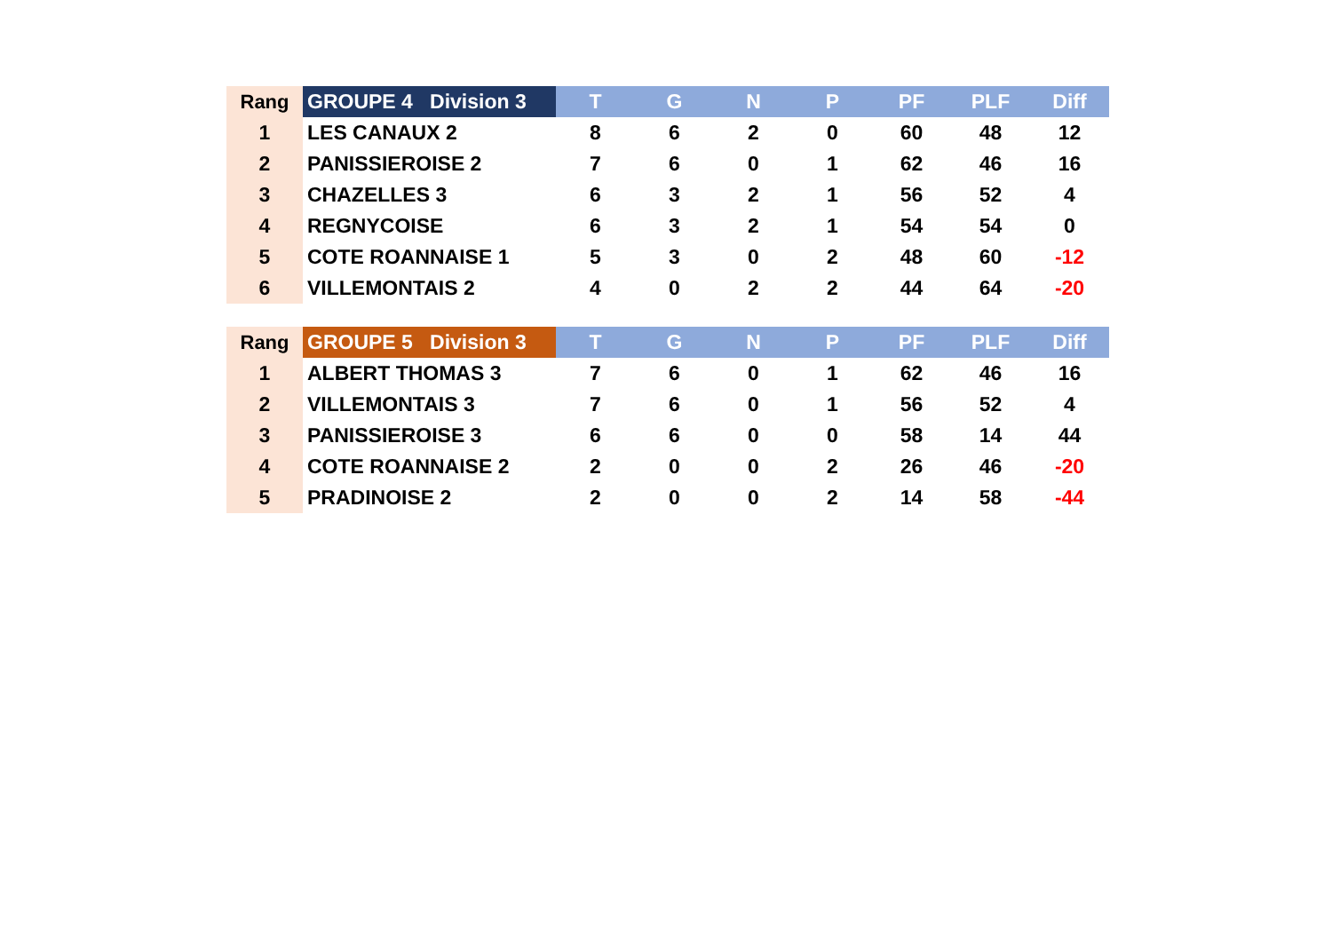| Rang | GROUPE 4 Division 3 | T | G | N | P | PF | PLF | Diff |
| --- | --- | --- | --- | --- | --- | --- | --- | --- |
| 1 | LES CANAUX 2 | 8 | 6 | 2 | 0 | 60 | 48 | 12 |
| 2 | PANISSIEROISE 2 | 7 | 6 | 0 | 1 | 62 | 46 | 16 |
| 3 | CHAZELLES 3 | 6 | 3 | 2 | 1 | 56 | 52 | 4 |
| 4 | REGNYCOISE | 6 | 3 | 2 | 1 | 54 | 54 | 0 |
| 5 | COTE ROANNAISE 1 | 5 | 3 | 0 | 2 | 48 | 60 | -12 |
| 6 | VILLEMONTAIS 2 | 4 | 0 | 2 | 2 | 44 | 64 | -20 |
| Rang | GROUPE 5 Division 3 | T | G | N | P | PF | PLF | Diff |
| --- | --- | --- | --- | --- | --- | --- | --- | --- |
| 1 | ALBERT THOMAS 3 | 7 | 6 | 0 | 1 | 62 | 46 | 16 |
| 2 | VILLEMONTAIS 3 | 7 | 6 | 0 | 1 | 56 | 52 | 4 |
| 3 | PANISSIEROISE 3 | 6 | 6 | 0 | 0 | 58 | 14 | 44 |
| 4 | COTE ROANNAISE 2 | 2 | 0 | 0 | 2 | 26 | 46 | -20 |
| 5 | PRADINOISE 2 | 2 | 0 | 0 | 2 | 14 | 58 | -44 |